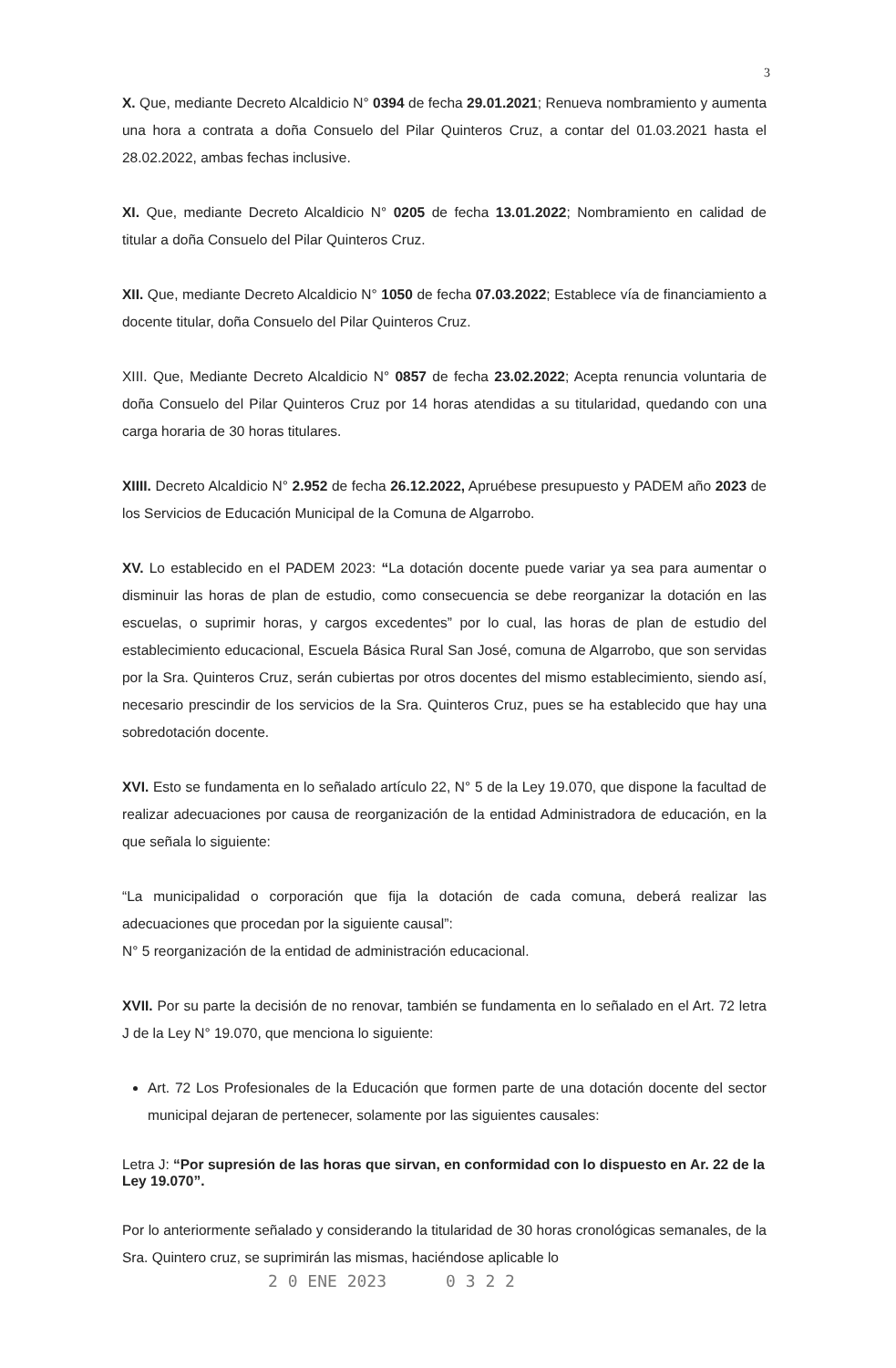3
X. Que, mediante Decreto Alcaldicio N° 0394 de fecha 29.01.2021; Renueva nombramiento y aumenta una hora a contrata a doña Consuelo del Pilar Quinteros Cruz, a contar del 01.03.2021 hasta el 28.02.2022, ambas fechas inclusive.
XI. Que, mediante Decreto Alcaldicio N° 0205 de fecha 13.01.2022; Nombramiento en calidad de titular a doña Consuelo del Pilar Quinteros Cruz.
XII. Que, mediante Decreto Alcaldicio N° 1050 de fecha 07.03.2022; Establece vía de financiamiento a docente titular, doña Consuelo del Pilar Quinteros Cruz.
XIII. Que, Mediante Decreto Alcaldicio N° 0857 de fecha 23.02.2022; Acepta renuncia voluntaria de doña Consuelo del Pilar Quinteros Cruz por 14 horas atendidas a su titularidad, quedando con una carga horaria de 30 horas titulares.
XIIII. Decreto Alcaldicio N° 2.952 de fecha 26.12.2022, Apruébese presupuesto y PADEM año 2023 de los Servicios de Educación Municipal de la Comuna de Algarrobo.
XV. Lo establecido en el PADEM 2023: “La dotación docente puede variar ya sea para aumentar o disminuir las horas de plan de estudio, como consecuencia se debe reorganizar la dotación en las escuelas, o suprimir horas, y cargos excedentes” por lo cual, las horas de plan de estudio del establecimiento educacional, Escuela Básica Rural San José, comuna de Algarrobo, que son servidas por la Sra. Quinteros Cruz, serán cubiertas por otros docentes del mismo establecimiento, siendo así, necesario prescindir de los servicios de la Sra. Quinteros Cruz, pues se ha establecido que hay una sobredotación docente.
XVI. Esto se fundamenta en lo señalado artículo 22, N° 5 de la Ley 19.070, que dispone la facultad de realizar adecuaciones por causa de reorganización de la entidad Administradora de educación, en la que señala lo siguiente:
“La municipalidad o corporación que fija la dotación de cada comuna, deberá realizar las adecuaciones que procedan por la siguiente causal”:
N° 5 reorganización de la entidad de administración educacional.
XVII. Por su parte la decisión de no renovar, también se fundamenta en lo señalado en el Art. 72 letra J de la Ley N° 19.070, que menciona lo siguiente:
Art. 72 Los Profesionales de la Educación que formen parte de una dotación docente del sector municipal dejaran de pertenecer, solamente por las siguientes causales:
Letra J: “Por supresión de las horas que sirvan, en conformidad con lo dispuesto en Ar. 22 de la Ley 19.070”.
Por lo anteriormente señalado y considerando la titularidad de 30 horas cronológicas semanales, de la Sra. Quintero cruz, se suprimirán las mismas, haciéndose aplicable lo
2 0 ENE 2023 0 3 2 2